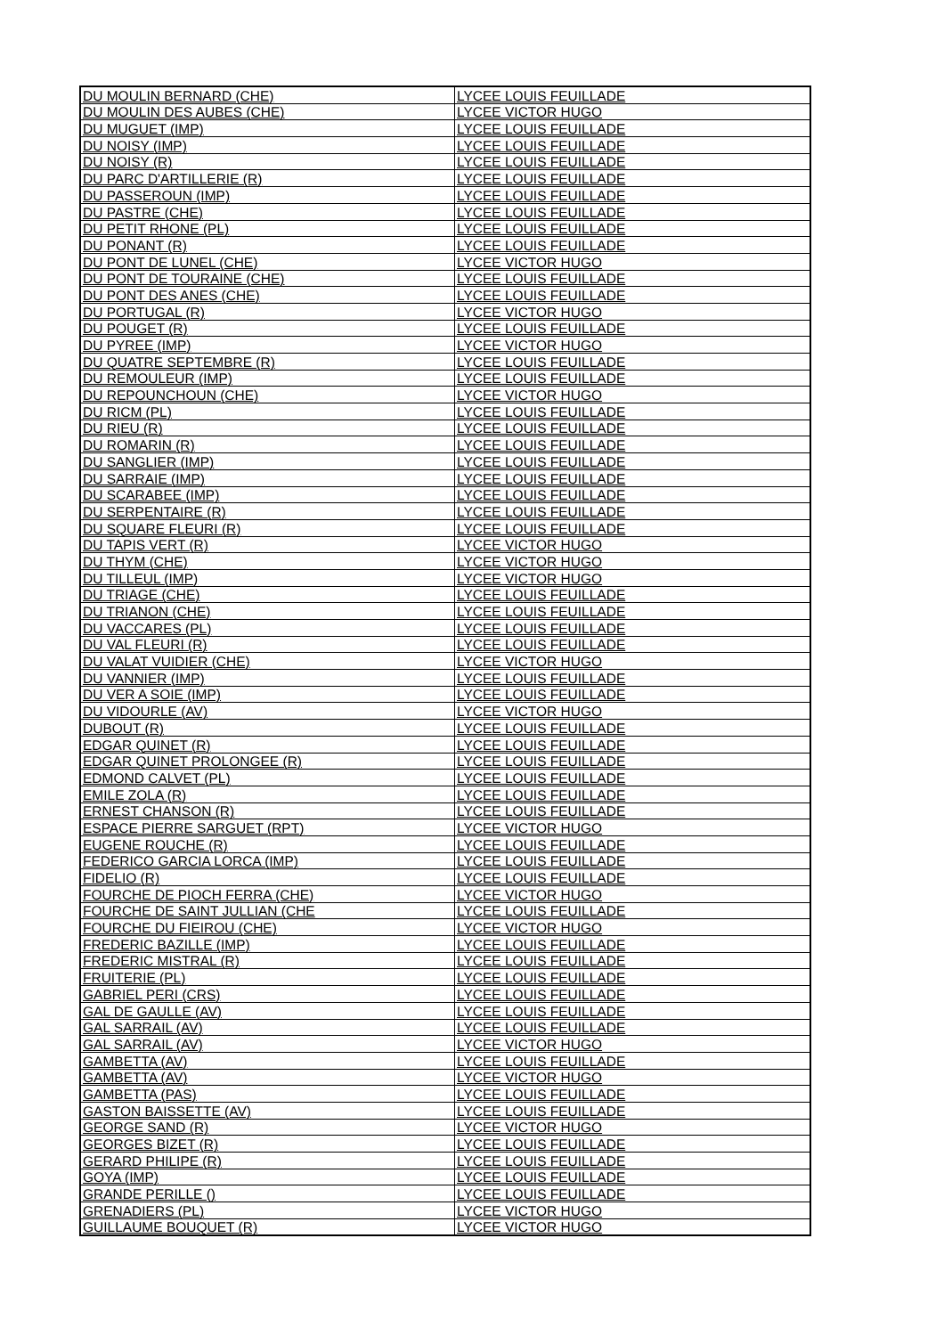| DU MOULIN BERNARD (CHE) | LYCEE LOUIS FEUILLADE |
| DU MOULIN DES AUBES (CHE) | LYCEE VICTOR HUGO |
| DU MUGUET (IMP) | LYCEE LOUIS FEUILLADE |
| DU NOISY (IMP) | LYCEE LOUIS FEUILLADE |
| DU NOISY (R) | LYCEE LOUIS FEUILLADE |
| DU PARC D'ARTILLERIE (R) | LYCEE LOUIS FEUILLADE |
| DU PASSEROUN (IMP) | LYCEE LOUIS FEUILLADE |
| DU PASTRE (CHE) | LYCEE LOUIS FEUILLADE |
| DU PETIT RHONE (PL) | LYCEE LOUIS FEUILLADE |
| DU PONANT (R) | LYCEE LOUIS FEUILLADE |
| DU PONT DE LUNEL (CHE) | LYCEE VICTOR HUGO |
| DU PONT DE TOURAINE (CHE) | LYCEE LOUIS FEUILLADE |
| DU PONT DES ANES (CHE) | LYCEE LOUIS FEUILLADE |
| DU PORTUGAL (R) | LYCEE VICTOR HUGO |
| DU POUGET (R) | LYCEE LOUIS FEUILLADE |
| DU PYREE (IMP) | LYCEE VICTOR HUGO |
| DU QUATRE SEPTEMBRE (R) | LYCEE LOUIS FEUILLADE |
| DU REMOULEUR (IMP) | LYCEE LOUIS FEUILLADE |
| DU REPOUNCHOUN (CHE) | LYCEE VICTOR HUGO |
| DU RICM (PL) | LYCEE LOUIS FEUILLADE |
| DU RIEU (R) | LYCEE LOUIS FEUILLADE |
| DU ROMARIN (R) | LYCEE LOUIS FEUILLADE |
| DU SANGLIER (IMP) | LYCEE LOUIS FEUILLADE |
| DU SARRAIE (IMP) | LYCEE LOUIS FEUILLADE |
| DU SCARABEE (IMP) | LYCEE LOUIS FEUILLADE |
| DU SERPENTAIRE (R) | LYCEE LOUIS FEUILLADE |
| DU SQUARE FLEURI (R) | LYCEE LOUIS FEUILLADE |
| DU TAPIS VERT (R) | LYCEE VICTOR HUGO |
| DU THYM (CHE) | LYCEE VICTOR HUGO |
| DU TILLEUL (IMP) | LYCEE VICTOR HUGO |
| DU TRIAGE (CHE) | LYCEE LOUIS FEUILLADE |
| DU TRIANON (CHE) | LYCEE LOUIS FEUILLADE |
| DU VACCARES (PL) | LYCEE LOUIS FEUILLADE |
| DU VAL FLEURI (R) | LYCEE LOUIS FEUILLADE |
| DU VALAT VUIDIER (CHE) | LYCEE VICTOR HUGO |
| DU VANNIER (IMP) | LYCEE LOUIS FEUILLADE |
| DU VER A SOIE (IMP) | LYCEE LOUIS FEUILLADE |
| DU VIDOURLE (AV) | LYCEE VICTOR HUGO |
| DUBOUT (R) | LYCEE LOUIS FEUILLADE |
| EDGAR QUINET (R) | LYCEE LOUIS FEUILLADE |
| EDGAR QUINET PROLONGEE (R) | LYCEE LOUIS FEUILLADE |
| EDMOND CALVET (PL) | LYCEE LOUIS FEUILLADE |
| EMILE ZOLA (R) | LYCEE LOUIS FEUILLADE |
| ERNEST CHANSON (R) | LYCEE LOUIS FEUILLADE |
| ESPACE PIERRE SARGUET (RPT) | LYCEE VICTOR HUGO |
| EUGENE ROUCHE (R) | LYCEE LOUIS FEUILLADE |
| FEDERICO GARCIA LORCA (IMP) | LYCEE LOUIS FEUILLADE |
| FIDELIO (R) | LYCEE LOUIS FEUILLADE |
| FOURCHE DE PIOCH FERRA (CHE) | LYCEE VICTOR HUGO |
| FOURCHE DE SAINT JULLIAN (CHE | LYCEE LOUIS FEUILLADE |
| FOURCHE DU FIEIROU (CHE) | LYCEE VICTOR HUGO |
| FREDERIC BAZILLE (IMP) | LYCEE LOUIS FEUILLADE |
| FREDERIC MISTRAL (R) | LYCEE LOUIS FEUILLADE |
| FRUITERIE (PL) | LYCEE LOUIS FEUILLADE |
| GABRIEL PERI (CRS) | LYCEE LOUIS FEUILLADE |
| GAL DE GAULLE (AV) | LYCEE LOUIS FEUILLADE |
| GAL SARRAIL (AV) | LYCEE LOUIS FEUILLADE |
| GAL SARRAIL (AV) | LYCEE VICTOR HUGO |
| GAMBETTA (AV) | LYCEE LOUIS FEUILLADE |
| GAMBETTA (AV) | LYCEE VICTOR HUGO |
| GAMBETTA (PAS) | LYCEE LOUIS FEUILLADE |
| GASTON BAISSETTE (AV) | LYCEE LOUIS FEUILLADE |
| GEORGE SAND (R) | LYCEE VICTOR HUGO |
| GEORGES BIZET (R) | LYCEE LOUIS FEUILLADE |
| GERARD PHILIPE (R) | LYCEE LOUIS FEUILLADE |
| GOYA (IMP) | LYCEE LOUIS FEUILLADE |
| GRANDE PERILLE () | LYCEE LOUIS FEUILLADE |
| GRENADIERS (PL) | LYCEE VICTOR HUGO |
| GUILLAUME BOUQUET (R) | LYCEE VICTOR HUGO |